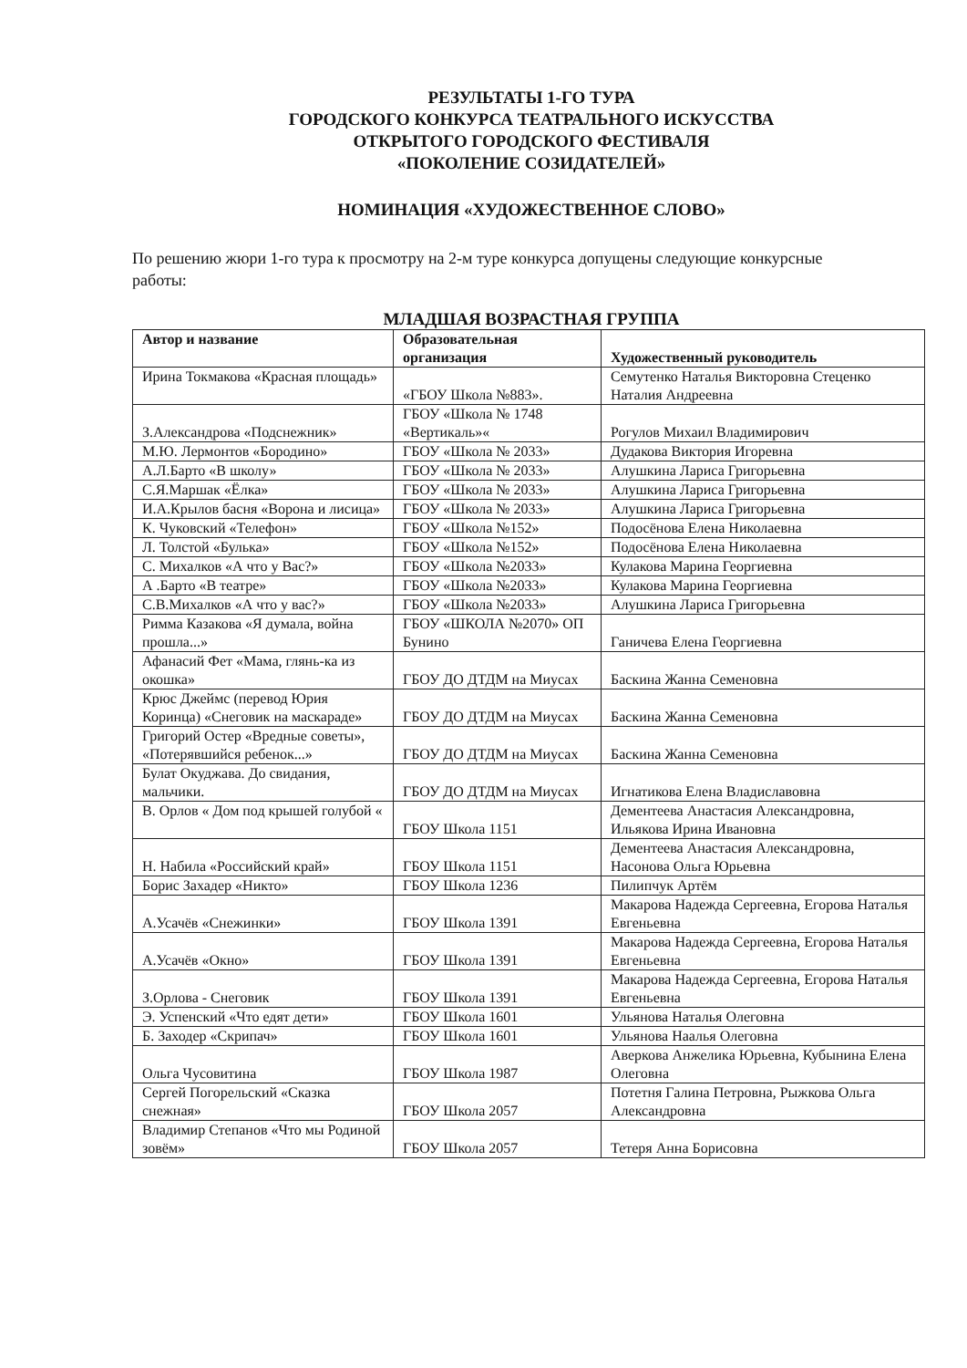РЕЗУЛЬТАТЫ 1-ГО ТУРА
ГОРОДСКОГО КОНКУРСА ТЕАТРАЛЬНОГО ИСКУССТВА
ОТКРЫТОГО ГОРОДСКОГО ФЕСТИВАЛЯ
«ПОКОЛЕНИЕ СОЗИДАТЕЛЕЙ»
НОМИНАЦИЯ «ХУДОЖЕСТВЕННОЕ СЛОВО»
По решению жюри 1-го тура к просмотру на 2-м туре конкурса допущены следующие конкурсные работы:
МЛАДШАЯ ВОЗРАСТНАЯ ГРУППА
| Автор и название | Образовательная организация | Художественный руководитель |
| --- | --- | --- |
| Ирина Токмакова «Красная площадь» | «ГБОУ Школа №883». | Семутенко Наталья Викторовна Стеценко Наталия Андреевна |
| З.Александрова «Подснежник» | ГБОУ «Школа № 1748 «Вертикаль»« | Рогулов Михаил Владимирович |
| М.Ю. Лермонтов «Бородино» | ГБОУ «Школа № 2033» | Дудакова Виктория Игоревна |
| А.Л.Барто «В школу» | ГБОУ «Школа № 2033» | Алушкина Лариса Григорьевна |
| С.Я.Маршак «Ёлка» | ГБОУ «Школа № 2033» | Алушкина Лариса Григорьевна |
| И.А.Крылов басня «Ворона и лисица» | ГБОУ «Школа № 2033» | Алушкина Лариса Григорьевна |
| К. Чуковский «Телефон» | ГБОУ «Школа №152» | Подосёнова Елена Николаевна |
| Л. Толстой «Булька» | ГБОУ «Школа №152» | Подосёнова Елена Николаевна |
| С. Михалков «А что у Вас?» | ГБОУ «Школа №2033» | Кулакова Марина Георгиевна |
| А .Барто «В театре» | ГБОУ «Школа №2033» | Кулакова Марина Георгиевна |
| С.В.Михалков «А что у вас?» | ГБОУ «Школа №2033» | Алушкина Лариса Григорьевна |
| Римма Казакова «Я думала, война прошла...» | ГБОУ «ШКОЛА №2070» ОП Бунино | Ганичева Елена Георгиевна |
| Афанасий Фет «Мама, глянь-ка из окошка» | ГБОУ ДО ДТДМ на Миусах | Баскина Жанна Семеновна |
| Крюс Джеймс (перевод Юрия Коринца) «Снеговик на маскараде» | ГБОУ ДО ДТДМ на Миусах | Баскина Жанна Семеновна |
| Григорий Остер «Вредные советы», «Потерявшийся ребенок...» | ГБОУ ДО ДТДМ на Миусах | Баскина Жанна Семеновна |
| Булат Окуджава. До свидания, мальчики. | ГБОУ ДО ДТДМ на Миусах | Игнатикова Елена Владиславовна |
| В. Орлов « Дом под крышей голубой « | ГБОУ Школа 1151 | Дементеева Анастасия Александровна, Ильякова Ирина Ивановна |
| Н. Набила «Российский край» | ГБОУ Школа 1151 | Дементеева Анастасия Александровна, Насонова Ольга Юрьевна |
| Борис Захадер «Никто» | ГБОУ Школа 1236 | Пилипчук Артём |
| А.Усачёв «Снежинки» | ГБОУ Школа 1391 | Макарова Надежда Сергеевна, Егорова Наталья Евгеньевна |
| А.Усачёв «Окно» | ГБОУ Школа 1391 | Макарова Надежда Сергеевна, Егорова Наталья Евгеньевна |
| З.Орлова - Снеговик | ГБОУ Школа 1391 | Макарова Надежда Сергеевна, Егорова Наталья Евгеньевна |
| Э. Успенский «Что едят дети» | ГБОУ Школа 1601 | Ульянова Наталья Олеговна |
| Б. Заходер «Скрипач» | ГБОУ Школа 1601 | Ульянова Наалья Олеговна |
| Ольга Чусовитина | ГБОУ Школа 1987 | Аверкова Анжелика Юрьевна, Кубынина Елена Олеговна |
| Сергей Погорельский «Сказка снежная» | ГБОУ Школа 2057 | Потетня Галина Петровна, Рыжкова Ольга Александровна |
| Владимир Степанов «Что мы Родиной зовём» | ГБОУ Школа 2057 | Тетеря Анна Борисовна |